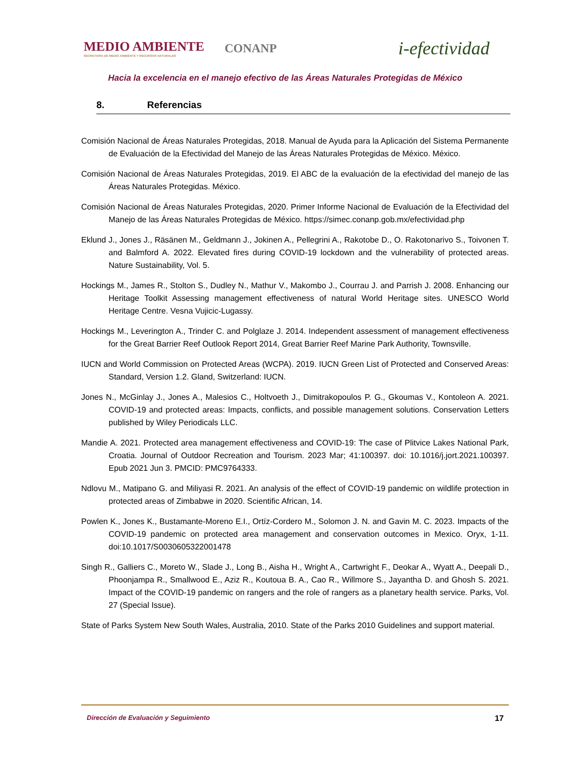MEDIO AMBIENTE
SECRETARÍA DE MEDIO AMBIENTE Y RECURSOS NATURALES
CONANP
i-efectividad
Hacia la excelencia en el manejo efectivo de las Áreas Naturales Protegidas de México
8. Referencias
Comisión Nacional de Áreas Naturales Protegidas, 2018. Manual de Ayuda para la Aplicación del Sistema Permanente de Evaluación de la Efectividad del Manejo de las Áreas Naturales Protegidas de México. México.
Comisión Nacional de Áreas Naturales Protegidas, 2019. El ABC de la evaluación de la efectividad del manejo de las Áreas Naturales Protegidas. México.
Comisión Nacional de Áreas Naturales Protegidas, 2020. Primer Informe Nacional de Evaluación de la Efectividad del Manejo de las Áreas Naturales Protegidas de México. https://simec.conanp.gob.mx/efectividad.php
Eklund J., Jones J., Räsänen M., Geldmann J., Jokinen A., Pellegrini A., Rakotobe D., O. Rakotonarivo S., Toivonen T. and Balmford A. 2022. Elevated fires during COVID-19 lockdown and the vulnerability of protected areas. Nature Sustainability, Vol. 5.
Hockings M., James R., Stolton S., Dudley N., Mathur V., Makombo J., Courrau J. and Parrish J. 2008. Enhancing our Heritage Toolkit Assessing management effectiveness of natural World Heritage sites. UNESCO World Heritage Centre. Vesna Vujicic-Lugassy.
Hockings M., Leverington A., Trinder C. and Polglaze J. 2014. Independent assessment of management effectiveness for the Great Barrier Reef Outlook Report 2014, Great Barrier Reef Marine Park Authority, Townsville.
IUCN and World Commission on Protected Areas (WCPA). 2019. IUCN Green List of Protected and Conserved Areas: Standard, Version 1.2. Gland, Switzerland: IUCN.
Jones N., McGinlay J., Jones A., Malesios C., Holtvoeth J., Dimitrakopoulos P. G., Gkoumas V., Kontoleon A. 2021. COVID-19 and protected areas: Impacts, conflicts, and possible management solutions. Conservation Letters published by Wiley Periodicals LLC.
Mandie A. 2021. Protected area management effectiveness and COVID-19: The case of Plitvice Lakes National Park, Croatia. Journal of Outdoor Recreation and Tourism. 2023 Mar; 41:100397. doi: 10.1016/j.jort.2021.100397. Epub 2021 Jun 3. PMCID: PMC9764333.
Ndlovu M., Matipano G. and Miliyasi R. 2021. An analysis of the effect of COVID-19 pandemic on wildlife protection in protected areas of Zimbabwe in 2020. Scientific African, 14.
Powlen K., Jones K., Bustamante-Moreno E.I., Ortíz-Cordero M., Solomon J. N. and Gavin M. C. 2023. Impacts of the COVID-19 pandemic on protected area management and conservation outcomes in Mexico. Oryx, 1-11. doi:10.1017/S0030605322001478
Singh R., Galliers C., Moreto W., Slade J., Long B., Aisha H., Wright A., Cartwright F., Deokar A., Wyatt A., Deepali D., Phoonjampa R., Smallwood E., Aziz R., Koutoua B. A., Cao R., Willmore S., Jayantha D. and Ghosh S. 2021. Impact of the COVID-19 pandemic on rangers and the role of rangers as a planetary health service. Parks, Vol. 27 (Special Issue).
State of Parks System New South Wales, Australia, 2010. State of the Parks 2010 Guidelines and support material.
Dirección de Evaluación y Seguimiento 17